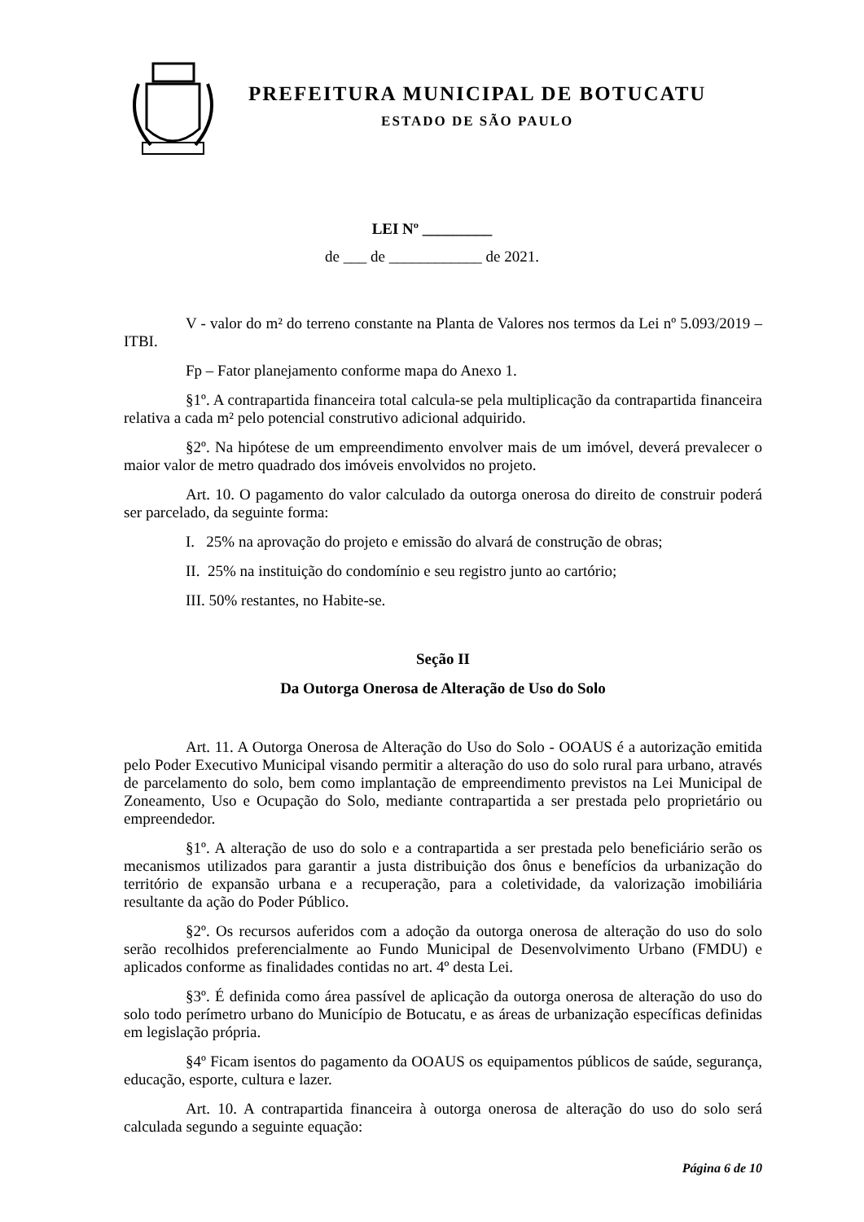PREFEITURA MUNICIPAL DE BOTUCATU
ESTADO DE SÃO PAULO
LEI Nº _________
de ___ de ____________ de 2021.
V - valor do m² do terreno constante na Planta de Valores nos termos da Lei nº 5.093/2019 – ITBI.
Fp – Fator planejamento conforme mapa do Anexo 1.
§1º. A contrapartida financeira total calcula-se pela multiplicação da contrapartida financeira relativa a cada m² pelo potencial construtivo adicional adquirido.
§2º. Na hipótese de um empreendimento envolver mais de um imóvel, deverá prevalecer o maior valor de metro quadrado dos imóveis envolvidos no projeto.
Art. 10. O pagamento do valor calculado da outorga onerosa do direito de construir poderá ser parcelado, da seguinte forma:
I. 25% na aprovação do projeto e emissão do alvará de construção de obras;
II. 25% na instituição do condomínio e seu registro junto ao cartório;
III. 50% restantes, no Habite-se.
Seção II
Da Outorga Onerosa de Alteração de Uso do Solo
Art. 11. A Outorga Onerosa de Alteração do Uso do Solo - OOAUS é a autorização emitida pelo Poder Executivo Municipal visando permitir a alteração do uso do solo rural para urbano, através de parcelamento do solo, bem como implantação de empreendimento previstos na Lei Municipal de Zoneamento, Uso e Ocupação do Solo, mediante contrapartida a ser prestada pelo proprietário ou empreendedor.
§1º. A alteração de uso do solo e a contrapartida a ser prestada pelo beneficiário serão os mecanismos utilizados para garantir a justa distribuição dos ônus e benefícios da urbanização do território de expansão urbana e a recuperação, para a coletividade, da valorização imobiliária resultante da ação do Poder Público.
§2º. Os recursos auferidos com a adoção da outorga onerosa de alteração do uso do solo serão recolhidos preferencialmente ao Fundo Municipal de Desenvolvimento Urbano (FMDU) e aplicados conforme as finalidades contidas no art. 4º desta Lei.
§3º. É definida como área passível de aplicação da outorga onerosa de alteração do uso do solo todo perímetro urbano do Município de Botucatu, e as áreas de urbanização específicas definidas em legislação própria.
§4º Ficam isentos do pagamento da OOAUS os equipamentos públicos de saúde, segurança, educação, esporte, cultura e lazer.
Art. 10. A contrapartida financeira à outorga onerosa de alteração do uso do solo será calculada segundo a seguinte equação:
Página 6 de 10